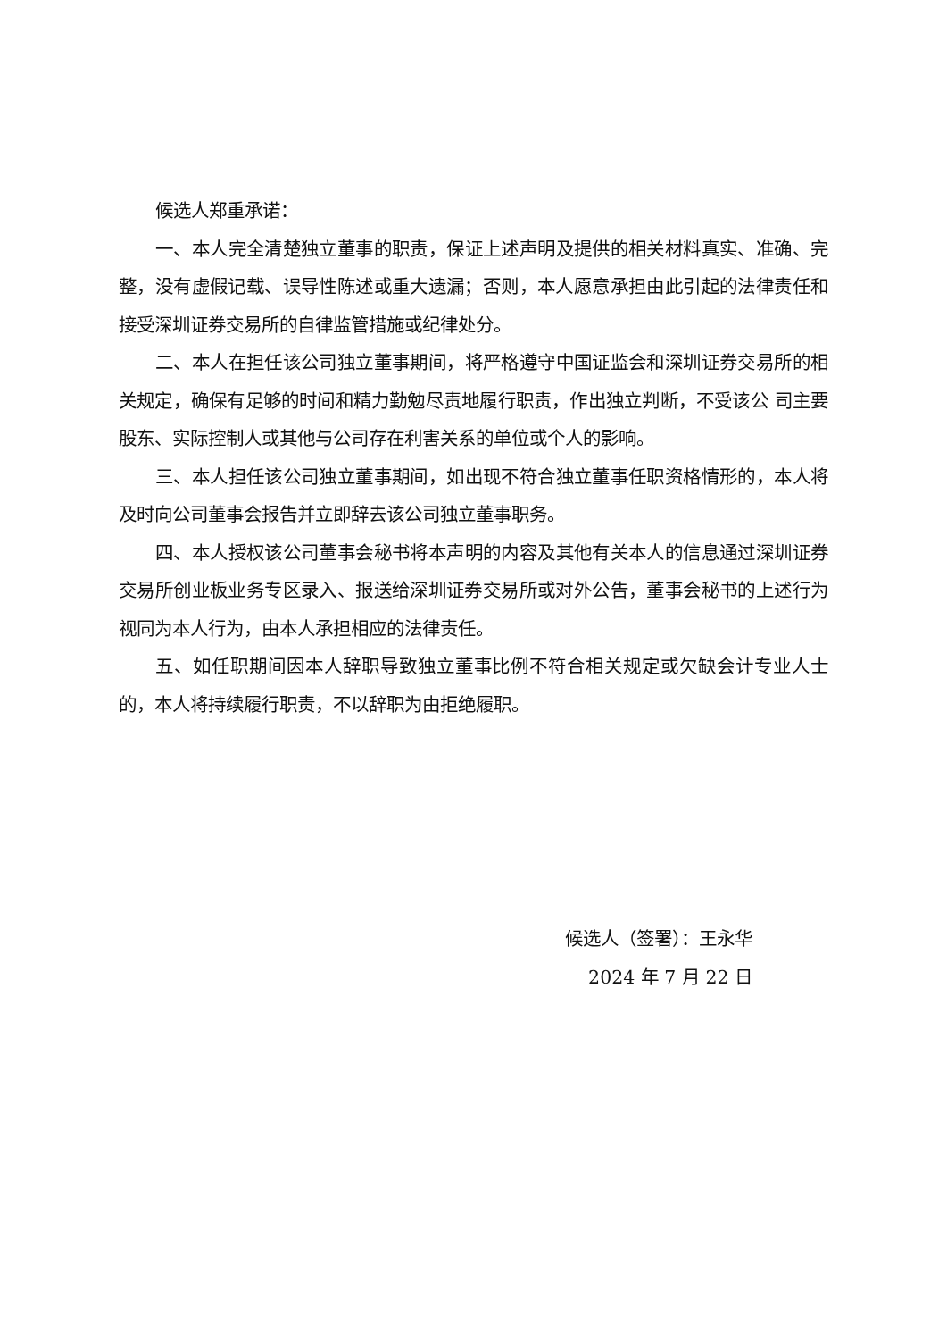候选人郑重承诺：
一、本人完全清楚独立董事的职责，保证上述声明及提供的相关材料真实、准确、完整，没有虚假记载、误导性陈述或重大遗漏；否则，本人愿意承担由此引起的法律责任和接受深圳证券交易所的自律监管措施或纪律处分。
二、本人在担任该公司独立董事期间，将严格遵守中国证监会和深圳证券交易所的相关规定，确保有足够的时间和精力勤勉尽责地履行职责，作出独立判断，不受该公 司主要股东、实际控制人或其他与公司存在利害关系的单位或个人的影响。
三、本人担任该公司独立董事期间，如出现不符合独立董事任职资格情形的，本人将及时向公司董事会报告并立即辞去该公司独立董事职务。
四、本人授权该公司董事会秘书将本声明的内容及其他有关本人的信息通过深圳证券交易所创业板业务专区录入、报送给深圳证券交易所或对外公告，董事会秘书的上述行为视同为本人行为，由本人承担相应的法律责任。
五、如任职期间因本人辞职导致独立董事比例不符合相关规定或欠缺会计专业人士的，本人将持续履行职责，不以辞职为由拒绝履职。
候选人（签署）：王永华
2024 年 7 月 22 日